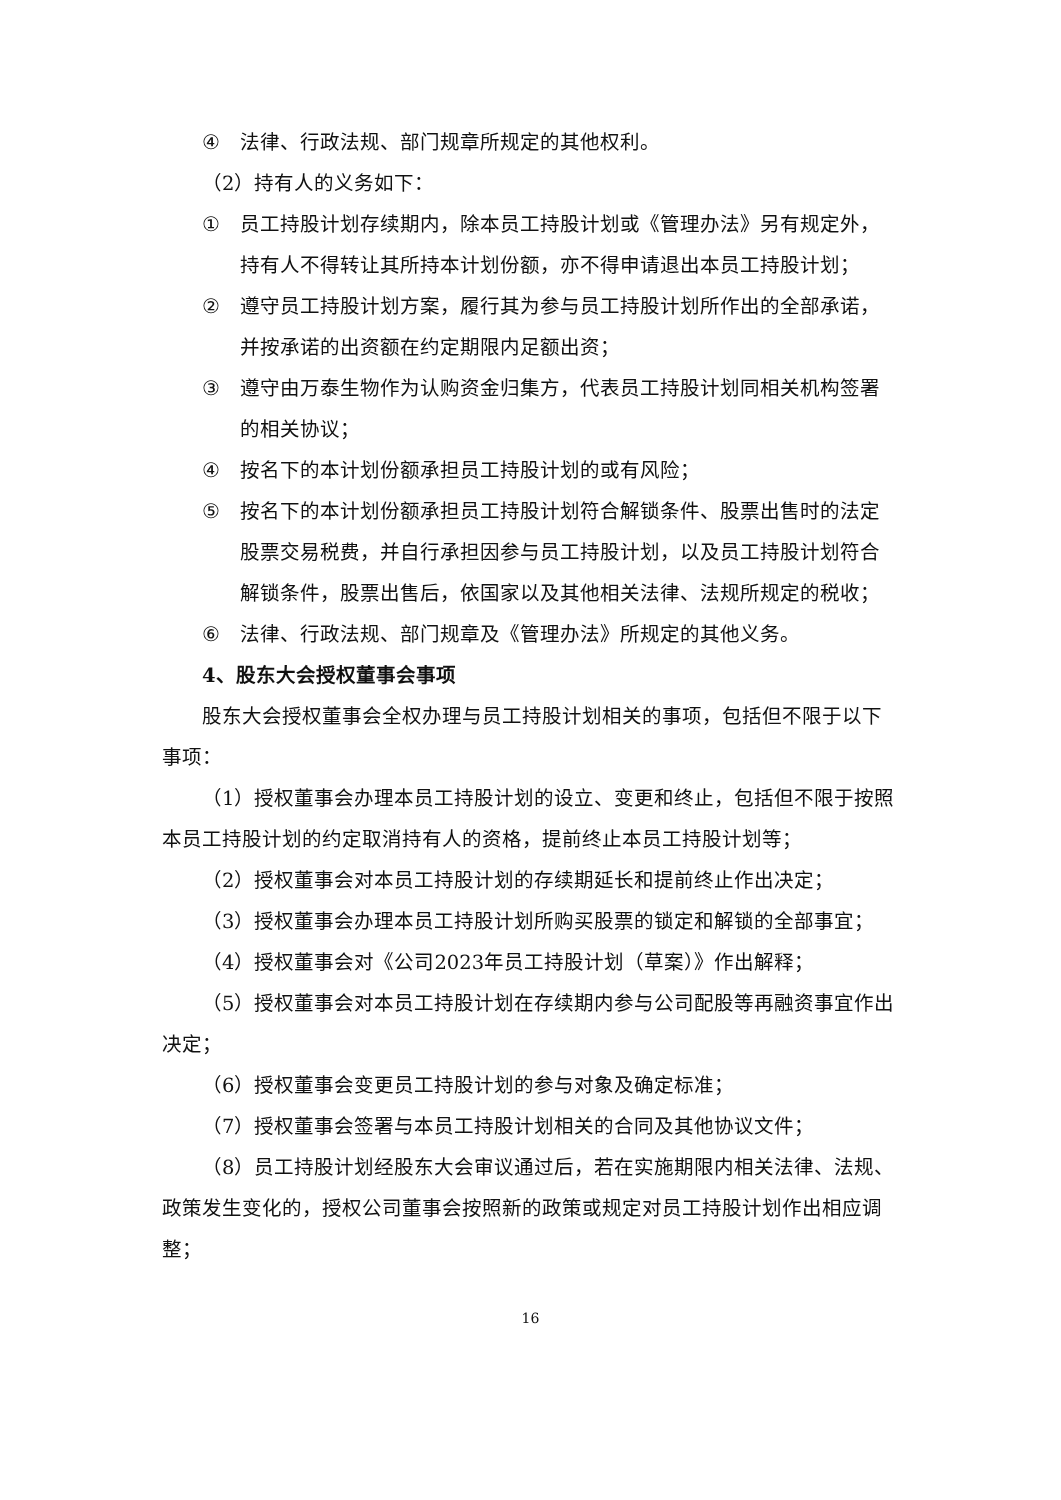④ 法律、行政法规、部门规章所规定的其他权利。
（2）持有人的义务如下：
① 员工持股计划存续期内，除本员工持股计划或《管理办法》另有规定外，持有人不得转让其所持本计划份额，亦不得申请退出本员工持股计划；
② 遵守员工持股计划方案，履行其为参与员工持股计划所作出的全部承诺，并按承诺的出资额在约定期限内足额出资；
③ 遵守由万泰生物作为认购资金归集方，代表员工持股计划同相关机构签署的相关协议；
④ 按名下的本计划份额承担员工持股计划的或有风险；
⑤ 按名下的本计划份额承担员工持股计划符合解锁条件、股票出售时的法定股票交易税费，并自行承担因参与员工持股计划，以及员工持股计划符合解锁条件，股票出售后，依国家以及其他相关法律、法规所规定的税收；
⑥ 法律、行政法规、部门规章及《管理办法》所规定的其他义务。
4、股东大会授权董事会事项
股东大会授权董事会全权办理与员工持股计划相关的事项，包括但不限于以下事项：
（1）授权董事会办理本员工持股计划的设立、变更和终止，包括但不限于按照本员工持股计划的约定取消持有人的资格，提前终止本员工持股计划等；
（2）授权董事会对本员工持股计划的存续期延长和提前终止作出决定；
（3）授权董事会办理本员工持股计划所购买股票的锁定和解锁的全部事宜；
（4）授权董事会对《公司2023年员工持股计划（草案）》作出解释；
（5）授权董事会对本员工持股计划在存续期内参与公司配股等再融资事宜作出决定；
（6）授权董事会变更员工持股计划的参与对象及确定标准；
（7）授权董事会签署与本员工持股计划相关的合同及其他协议文件；
（8）员工持股计划经股东大会审议通过后，若在实施期限内相关法律、法规、政策发生变化的，授权公司董事会按照新的政策或规定对员工持股计划作出相应调整；
16